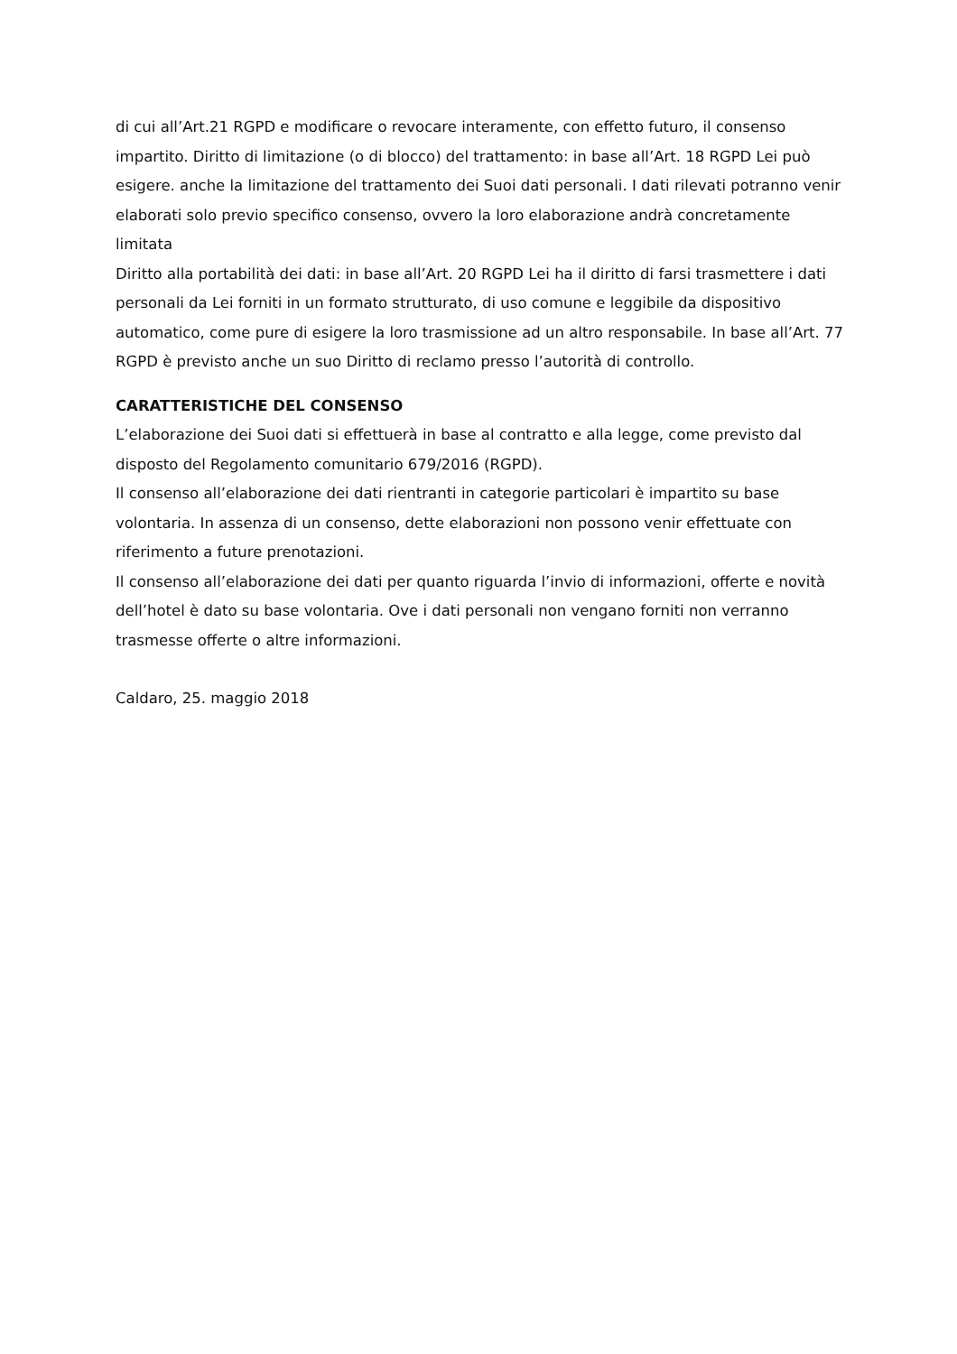di cui all’Art.21 RGPD e modificare o revocare interamente, con effetto futuro, il consenso impartito. Diritto di limitazione (o di blocco) del trattamento: in base all’Art. 18 RGPD Lei può esigere. anche la limitazione del trattamento dei Suoi dati personali. I dati rilevati potranno venir elaborati solo previo specifico consenso, ovvero la loro elaborazione andrà concretamente limitata
Diritto alla portabilità dei dati: in base all’Art. 20 RGPD Lei ha il diritto di farsi trasmettere i dati personali da Lei forniti in un formato strutturato, di uso comune e leggibile da dispositivo automatico, come pure di esigere la loro trasmissione ad un altro responsabile. In base all’Art. 77 RGPD è previsto anche un suo Diritto di reclamo presso l’autorità di controllo.
CARATTERISTICHE DEL CONSENSO
L’elaborazione dei Suoi dati si effettuerà in base al contratto e alla legge, come previsto dal disposto del Regolamento comunitario 679/2016 (RGPD).
Il consenso all’elaborazione dei dati rientranti in categorie particolari è impartito su base volontaria. In assenza di un consenso, dette elaborazioni non possono venir effettuate con riferimento a future prenotazioni.
Il consenso all’elaborazione dei dati per quanto riguarda l’invio di informazioni, offerte e novità dell’hotel è dato su base volontaria. Ove i dati personali non vengano forniti non verranno trasmesse offerte o altre informazioni.
Caldaro, 25. maggio 2018